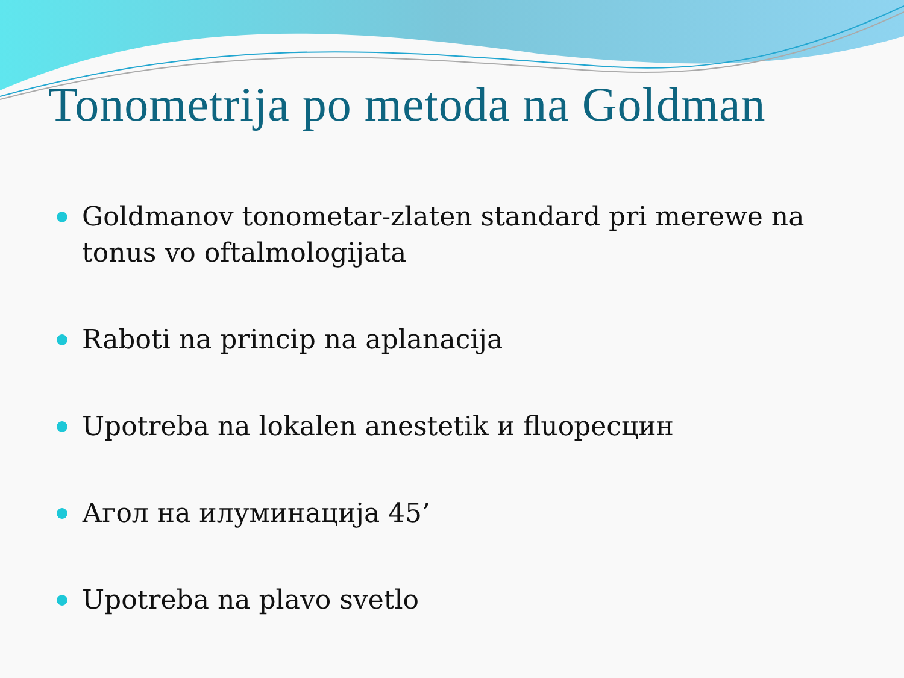Tonometrija po metoda na Goldman
Goldmanov tonometar-zlaten standard pri merewe na tonus vo oftalmologijata
Raboti na princip na aplanacija
Upotreba na lokalen anestetik и fluoресцин
Агол на илуминација 45’
Upotreba na plavo svetlo